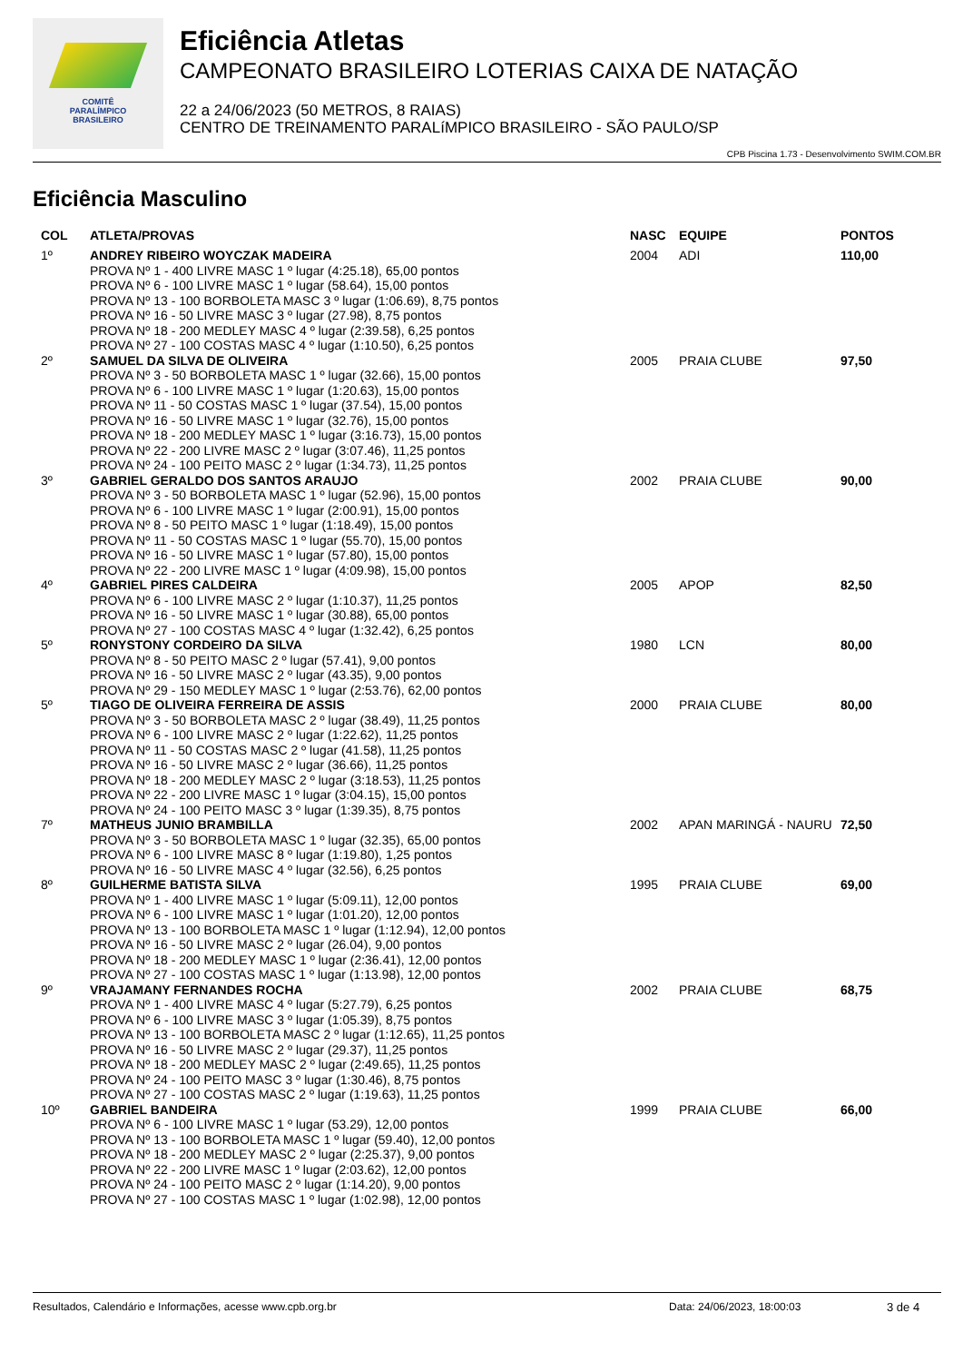COMITÊ
PARALÍMPICO
BRASILEIRO
Eficiência Atletas
CAMPEONATO BRASILEIRO LOTERIAS CAIXA DE NATAÇÃO
22 a 24/06/2023 (50 METROS, 8 RAIAS)
CENTRO DE TREINAMENTO PARALíMPICO BRASILEIRO - SÃO PAULO/SP
CPB Piscina 1.73 - Desenvolvimento SWIM.COM.BR
Eficiência Masculino
| COL | ATLETA/PROVAS | NASC | EQUIPE | PONTOS |
| --- | --- | --- | --- | --- |
| 1º | ANDREY RIBEIRO WOYCZAK MADEIRA PROVA Nº 1 - 400 LIVRE MASC 1 º lugar (4:25.18), 65,00 pontos PROVA Nº 6 - 100 LIVRE MASC 1 º lugar (58.64), 15,00 pontos PROVA Nº 13 - 100 BORBOLETA MASC 3 º lugar (1:06.69), 8,75 pontos PROVA Nº 16 - 50 LIVRE MASC 3 º lugar (27.98), 8,75 pontos PROVA Nº 18 - 200 MEDLEY MASC 4 º lugar (2:39.58), 6,25 pontos PROVA Nº 27 - 100 COSTAS MASC 4 º lugar (1:10.50), 6,25 pontos | 2004 | ADI | 110,00 |
| 2º | SAMUEL DA SILVA DE OLIVEIRA PROVA Nº 3 - 50 BORBOLETA MASC 1 º lugar (32.66), 15,00 pontos PROVA Nº 6 - 100 LIVRE MASC 1 º lugar (1:20.63), 15,00 pontos PROVA Nº 11 - 50 COSTAS MASC 1 º lugar (37.54), 15,00 pontos PROVA Nº 16 - 50 LIVRE MASC 1 º lugar (32.76), 15,00 pontos PROVA Nº 18 - 200 MEDLEY MASC 1 º lugar (3:16.73), 15,00 pontos PROVA Nº 22 - 200 LIVRE MASC 2 º lugar (3:07.46), 11,25 pontos PROVA Nº 24 - 100 PEITO MASC 2 º lugar (1:34.73), 11,25 pontos | 2005 | PRAIA CLUBE | 97,50 |
| 3º | GABRIEL GERALDO DOS SANTOS ARAUJO PROVA Nº 3 - 50 BORBOLETA MASC 1 º lugar (52.96), 15,00 pontos PROVA Nº 6 - 100 LIVRE MASC 1 º lugar (2:00.91), 15,00 pontos PROVA Nº 8 - 50 PEITO MASC 1 º lugar (1:18.49), 15,00 pontos PROVA Nº 11 - 50 COSTAS MASC 1 º lugar (55.70), 15,00 pontos PROVA Nº 16 - 50 LIVRE MASC 1 º lugar (57.80), 15,00 pontos PROVA Nº 22 - 200 LIVRE MASC 1 º lugar (4:09.98), 15,00 pontos | 2002 | PRAIA CLUBE | 90,00 |
| 4º | GABRIEL PIRES CALDEIRA PROVA Nº 6 - 100 LIVRE MASC 2 º lugar (1:10.37), 11,25 pontos PROVA Nº 16 - 50 LIVRE MASC 1 º lugar (30.88), 65,00 pontos PROVA Nº 27 - 100 COSTAS MASC 4 º lugar (1:32.42), 6,25 pontos | 2005 | APOP | 82,50 |
| 5º | RONYSTONY CORDEIRO DA SILVA PROVA Nº 8 - 50 PEITO MASC 2 º lugar (57.41), 9,00 pontos PROVA Nº 16 - 50 LIVRE MASC 2 º lugar (43.35), 9,00 pontos PROVA Nº 29 - 150 MEDLEY MASC 1 º lugar (2:53.76), 62,00 pontos | 1980 | LCN | 80,00 |
| 5º | TIAGO DE OLIVEIRA FERREIRA DE ASSIS PROVA Nº 3 - 50 BORBOLETA MASC 2 º lugar (38.49), 11,25 pontos PROVA Nº 6 - 100 LIVRE MASC 2 º lugar (1:22.62), 11,25 pontos PROVA Nº 11 - 50 COSTAS MASC 2 º lugar (41.58), 11,25 pontos PROVA Nº 16 - 50 LIVRE MASC 2 º lugar (36.66), 11,25 pontos PROVA Nº 18 - 200 MEDLEY MASC 2 º lugar (3:18.53), 11,25 pontos PROVA Nº 22 - 200 LIVRE MASC 1 º lugar (3:04.15), 15,00 pontos PROVA Nº 24 - 100 PEITO MASC 3 º lugar (1:39.35), 8,75 pontos | 2000 | PRAIA CLUBE | 80,00 |
| 7º | MATHEUS JUNIO BRAMBILLA PROVA Nº 3 - 50 BORBOLETA MASC 1 º lugar (32.35), 65,00 pontos PROVA Nº 6 - 100 LIVRE MASC 8 º lugar (1:19.80), 1,25 pontos PROVA Nº 16 - 50 LIVRE MASC 4 º lugar (32.56), 6,25 pontos | 2002 | APAN MARINGÁ - NAURU | 72,50 |
| 8º | GUILHERME BATISTA SILVA PROVA Nº 1 - 400 LIVRE MASC 1 º lugar (5:09.11), 12,00 pontos PROVA Nº 6 - 100 LIVRE MASC 1 º lugar (1:01.20), 12,00 pontos PROVA Nº 13 - 100 BORBOLETA MASC 1 º lugar (1:12.94), 12,00 pontos PROVA Nº 16 - 50 LIVRE MASC 2 º lugar (26.04), 9,00 pontos PROVA Nº 18 - 200 MEDLEY MASC 1 º lugar (2:36.41), 12,00 pontos PROVA Nº 27 - 100 COSTAS MASC 1 º lugar (1:13.98), 12,00 pontos | 1995 | PRAIA CLUBE | 69,00 |
| 9º | VRAJAMANY FERNANDES ROCHA PROVA Nº 1 - 400 LIVRE MASC 4 º lugar (5:27.79), 6,25 pontos PROVA Nº 6 - 100 LIVRE MASC 3 º lugar (1:05.39), 8,75 pontos PROVA Nº 13 - 100 BORBOLETA MASC 2 º lugar (1:12.65), 11,25 pontos PROVA Nº 16 - 50 LIVRE MASC 2 º lugar (29.37), 11,25 pontos PROVA Nº 18 - 200 MEDLEY MASC 2 º lugar (2:49.65), 11,25 pontos PROVA Nº 24 - 100 PEITO MASC 3 º lugar (1:30.46), 8,75 pontos PROVA Nº 27 - 100 COSTAS MASC 2 º lugar (1:19.63), 11,25 pontos | 2002 | PRAIA CLUBE | 68,75 |
| 10º | GABRIEL BANDEIRA PROVA Nº 6 - 100 LIVRE MASC 1 º lugar (53.29), 12,00 pontos PROVA Nº 13 - 100 BORBOLETA MASC 1 º lugar (59.40), 12,00 pontos PROVA Nº 18 - 200 MEDLEY MASC 2 º lugar (2:25.37), 9,00 pontos PROVA Nº 22 - 200 LIVRE MASC 1 º lugar (2:03.62), 12,00 pontos PROVA Nº 24 - 100 PEITO MASC 2 º lugar (1:14.20), 9,00 pontos PROVA Nº 27 - 100 COSTAS MASC 1 º lugar (1:02.98), 12,00 pontos | 1999 | PRAIA CLUBE | 66,00 |
Resultados, Calendário e Informações, acesse www.cpb.org.br Data: 24/06/2023, 18:00:03 3 de 4